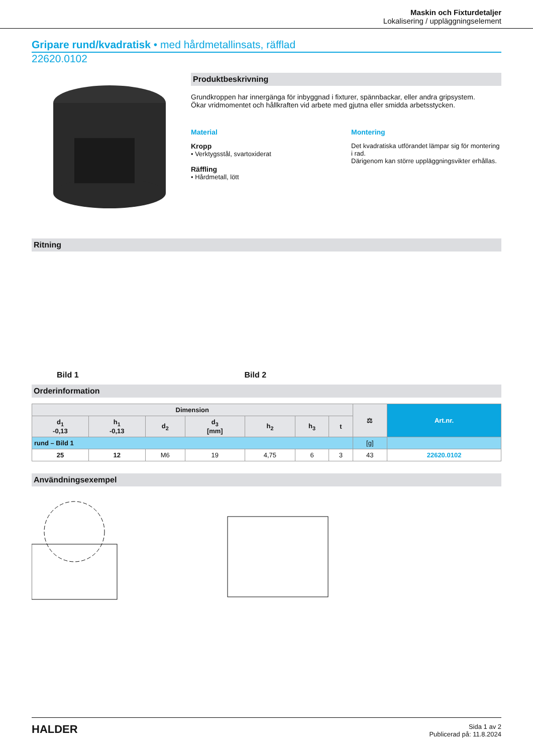Maskin och Fixturdetaljer
Lokalisering / uppläggningselement
Gripare rund/kvadratisk • med hårdmetallinsats, räfflad
22620.0102
Produktbeskrivning
Grundkroppen har innergänga för inbyggnad i fixturer, spännbackar, eller andra gripsystem.
Ökar vridmomentet och hållkraften vid arbete med gjutna eller smidda arbetsstycken.
Material
Kropp
• Verktygsstål, svartoxiderat
Räffling
• Hårdmetall, lött
Montering
Det kvadratiska utförandet lämpar sig för montering i rad.
Därigenom kan större uppläggningsvikter erhållas.
Ritning
Bild 1 Bild 2
Orderinformation
| Dimension | | | | | | | ⚖ | Art.nr. |
| --- | --- | --- | --- | --- | --- | --- | --- | --- |
| d<sub>1</sub> -0,13 | h<sub>1</sub> -0,13 | d<sub>2</sub> | d<sub>3</sub> [mm] | h<sub>2</sub> | h<sub>3</sub> | t | | |
| rund – Bild 1 | | | | | | | [g] | |
| 25 | 12 | M6 | 19 | 4,75 | 6 | 3 | 43 | 22620.0102 |
Användningsexempel
HALDER
Sida 1 av 2
Publicerad på: 11.8.2024